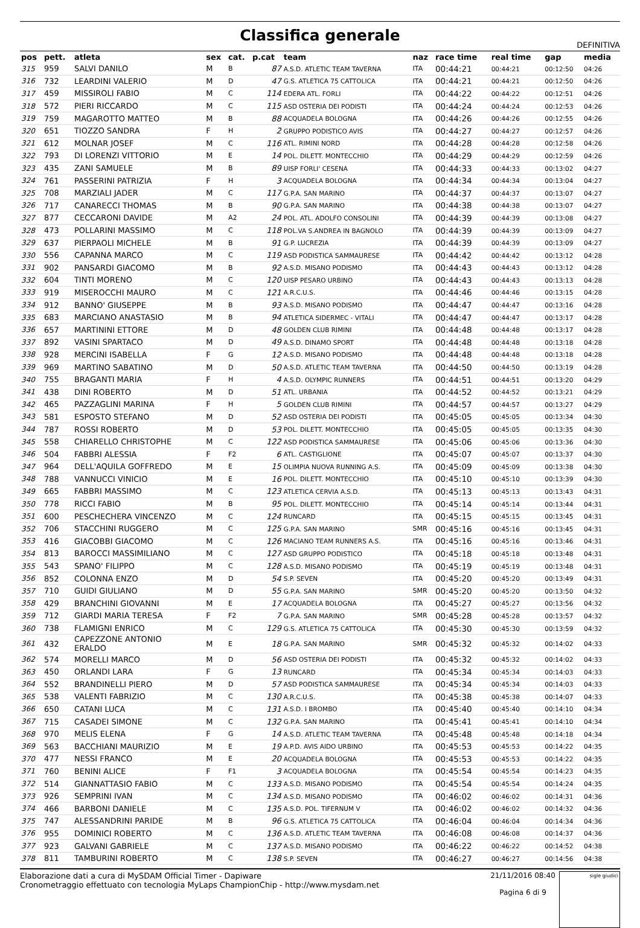Classifica generale
DEFINITIVA
| pos | pett. | atleta | sex | cat. | p.cat | team | naz | race time | real time | gap | media |
| --- | --- | --- | --- | --- | --- | --- | --- | --- | --- | --- | --- |
| 315 | 959 | SALVI DANILO | M | B | 87 | A.S.D. ATLETIC TEAM TAVERNA | ITA | 00:44:21 | 00:44:21 | 00:12:50 | 04:26 |
| 316 | 732 | LEARDINI VALERIO | M | D | 47 | G.S. ATLETICA 75 CATTOLICA | ITA | 00:44:21 | 00:44:21 | 00:12:50 | 04:26 |
| 317 | 459 | MISSIROLI FABIO | M | C | 114 | EDERA ATL. FORLI | ITA | 00:44:22 | 00:44:22 | 00:12:51 | 04:26 |
| 318 | 572 | PIERI RICCARDO | M | C | 115 | ASD OSTERIA DEI PODISTI | ITA | 00:44:24 | 00:44:24 | 00:12:53 | 04:26 |
| 319 | 759 | MAGAROTTO MATTEO | M | B | 88 | ACQUADELA BOLOGNA | ITA | 00:44:26 | 00:44:26 | 00:12:55 | 04:26 |
| 320 | 651 | TIOZZO SANDRA | F | H | 2 | GRUPPO PODISTICO AVIS | ITA | 00:44:27 | 00:44:27 | 00:12:57 | 04:26 |
| 321 | 612 | MOLNAR JOSEF | M | C | 116 | ATL. RIMINI NORD | ITA | 00:44:28 | 00:44:28 | 00:12:58 | 04:26 |
| 322 | 793 | DI LORENZI VITTORIO | M | E | 14 | POL. DILETT. MONTECCHIO | ITA | 00:44:29 | 00:44:29 | 00:12:59 | 04:26 |
| 323 | 435 | ZANI SAMUELE | M | B | 89 | UISP FORLI' CESENA | ITA | 00:44:33 | 00:44:33 | 00:13:02 | 04:27 |
| 324 | 761 | PASSERINI PATRIZIA | F | H | 3 | ACQUADELA BOLOGNA | ITA | 00:44:34 | 00:44:34 | 00:13:04 | 04:27 |
| 325 | 708 | MARZIALI JADER | M | C | 117 | G.P.A. SAN MARINO | ITA | 00:44:37 | 00:44:37 | 00:13:07 | 04:27 |
| 326 | 717 | CANARECCI THOMAS | M | B | 90 | G.P.A. SAN MARINO | ITA | 00:44:38 | 00:44:38 | 00:13:07 | 04:27 |
| 327 | 877 | CECCARONI DAVIDE | M | A2 | 24 | POL. ATL. ADOLFO CONSOLINI | ITA | 00:44:39 | 00:44:39 | 00:13:08 | 04:27 |
| 328 | 473 | POLLARINI MASSIMO | M | C | 118 | POL.VA S.ANDREA IN BAGNOLO | ITA | 00:44:39 | 00:44:39 | 00:13:09 | 04:27 |
| 329 | 637 | PIERPAOLI MICHELE | M | B | 91 | G.P. LUCREZIA | ITA | 00:44:39 | 00:44:39 | 00:13:09 | 04:27 |
| 330 | 556 | CAPANNA MARCO | M | C | 119 | ASD PODISTICA SAMMAURESE | ITA | 00:44:42 | 00:44:42 | 00:13:12 | 04:28 |
| 331 | 902 | PANSARDI GIACOMO | M | B | 92 | A.S.D. MISANO PODISMO | ITA | 00:44:43 | 00:44:43 | 00:13:12 | 04:28 |
| 332 | 604 | TINTI MORENO | M | C | 120 | UISP PESARO URBINO | ITA | 00:44:43 | 00:44:43 | 00:13:13 | 04:28 |
| 333 | 919 | MISEROCCHI MAURO | M | C | 121 | A.R.C.U.S. | ITA | 00:44:46 | 00:44:46 | 00:13:15 | 04:28 |
| 334 | 912 | BANNO' GIUSEPPE | M | B | 93 | A.S.D. MISANO PODISMO | ITA | 00:44:47 | 00:44:47 | 00:13:16 | 04:28 |
| 335 | 683 | MARCIANO ANASTASIO | M | B | 94 | ATLETICA SIDERMEC - VITALI | ITA | 00:44:47 | 00:44:47 | 00:13:17 | 04:28 |
| 336 | 657 | MARTININI ETTORE | M | D | 48 | GOLDEN CLUB RIMINI | ITA | 00:44:48 | 00:44:48 | 00:13:17 | 04:28 |
| 337 | 892 | VASINI SPARTACO | M | D | 49 | A.S.D. DINAMO SPORT | ITA | 00:44:48 | 00:44:48 | 00:13:18 | 04:28 |
| 338 | 928 | MERCINI ISABELLA | F | G | 12 | A.S.D. MISANO PODISMO | ITA | 00:44:48 | 00:44:48 | 00:13:18 | 04:28 |
| 339 | 969 | MARTINO SABATINO | M | D | 50 | A.S.D. ATLETIC TEAM TAVERNA | ITA | 00:44:50 | 00:44:50 | 00:13:19 | 04:28 |
| 340 | 755 | BRAGANTI MARIA | F | H | 4 | A.S.D. OLYMPIC RUNNERS | ITA | 00:44:51 | 00:44:51 | 00:13:20 | 04:29 |
| 341 | 438 | DINI ROBERTO | M | D | 51 | ATL. URBANIA | ITA | 00:44:52 | 00:44:52 | 00:13:21 | 04:29 |
| 342 | 465 | PAZZAGLINI MARINA | F | H | 5 | GOLDEN CLUB RIMINI | ITA | 00:44:57 | 00:44:57 | 00:13:27 | 04:29 |
| 343 | 581 | ESPOSTO STEFANO | M | D | 52 | ASD OSTERIA DEI PODISTI | ITA | 00:45:05 | 00:45:05 | 00:13:34 | 04:30 |
| 344 | 787 | ROSSI ROBERTO | M | D | 53 | POL. DILETT. MONTECCHIO | ITA | 00:45:05 | 00:45:05 | 00:13:35 | 04:30 |
| 345 | 558 | CHIARELLO CHRISTOPHE | M | C | 122 | ASD PODISTICA SAMMAURESE | ITA | 00:45:06 | 00:45:06 | 00:13:36 | 04:30 |
| 346 | 504 | FABBRI ALESSIA | F | F2 | 6 | ATL. CASTIGLIONE | ITA | 00:45:07 | 00:45:07 | 00:13:37 | 04:30 |
| 347 | 964 | DELL'AQUILA GOFFREDO | M | E | 15 | OLIMPIA NUOVA RUNNING A.S. | ITA | 00:45:09 | 00:45:09 | 00:13:38 | 04:30 |
| 348 | 788 | VANNUCCI VINICIO | M | E | 16 | POL. DILETT. MONTECCHIO | ITA | 00:45:10 | 00:45:10 | 00:13:39 | 04:30 |
| 349 | 665 | FABBRI MASSIMO | M | C | 123 | ATLETICA CERVIA A.S.D. | ITA | 00:45:13 | 00:45:13 | 00:13:43 | 04:31 |
| 350 | 778 | RICCI FABIO | M | B | 95 | POL. DILETT. MONTECCHIO | ITA | 00:45:14 | 00:45:14 | 00:13:44 | 04:31 |
| 351 | 600 | PESCHECHERA VINCENZO | M | C | 124 | RUNCARD | ITA | 00:45:15 | 00:45:15 | 00:13:45 | 04:31 |
| 352 | 706 | STACCHINI RUGGERO | M | C | 125 | G.P.A. SAN MARINO | SMR | 00:45:16 | 00:45:16 | 00:13:45 | 04:31 |
| 353 | 416 | GIACOBBI GIACOMO | M | C | 126 | MACIANO TEAM RUNNERS A.S. | ITA | 00:45:16 | 00:45:16 | 00:13:46 | 04:31 |
| 354 | 813 | BAROCCI MASSIMILIANO | M | C | 127 | ASD GRUPPO PODISTICO | ITA | 00:45:18 | 00:45:18 | 00:13:48 | 04:31 |
| 355 | 543 | SPANO' FILIPPO | M | C | 128 | A.S.D. MISANO PODISMO | ITA | 00:45:19 | 00:45:19 | 00:13:48 | 04:31 |
| 356 | 852 | COLONNA ENZO | M | D | 54 | S.P. SEVEN | ITA | 00:45:20 | 00:45:20 | 00:13:49 | 04:31 |
| 357 | 710 | GUIDI GIULIANO | M | D | 55 | G.P.A. SAN MARINO | SMR | 00:45:20 | 00:45:20 | 00:13:50 | 04:32 |
| 358 | 429 | BRANCHINI GIOVANNI | M | E | 17 | ACQUADELA BOLOGNA | ITA | 00:45:27 | 00:45:27 | 00:13:56 | 04:32 |
| 359 | 712 | GIARDI MARIA TERESA | F | F2 | 7 | G.P.A. SAN MARINO | SMR | 00:45:28 | 00:45:28 | 00:13:57 | 04:32 |
| 360 | 738 | FLAMIGNI ENRICO | M | C | 129 | G.S. ATLETICA 75 CATTOLICA | ITA | 00:45:30 | 00:45:30 | 00:13:59 | 04:32 |
| 361 | 432 | CAPEZZONE ANTONIO ERALDO | M | E | 18 | G.P.A. SAN MARINO | SMR | 00:45:32 | 00:45:32 | 00:14:02 | 04:33 |
| 362 | 574 | MORELLI MARCO | M | D | 56 | ASD OSTERIA DEI PODISTI | ITA | 00:45:32 | 00:45:32 | 00:14:02 | 04:33 |
| 363 | 450 | ORLANDI LARA | F | G | 13 | RUNCARD | ITA | 00:45:34 | 00:45:34 | 00:14:03 | 04:33 |
| 364 | 552 | BRANDINELLI PIERO | M | D | 57 | ASD PODISTICA SAMMAURESE | ITA | 00:45:34 | 00:45:34 | 00:14:03 | 04:33 |
| 365 | 538 | VALENTI FABRIZIO | M | C | 130 | A.R.C.U.S. | ITA | 00:45:38 | 00:45:38 | 00:14:07 | 04:33 |
| 366 | 650 | CATANI LUCA | M | C | 131 | A.S.D. I BROMBO | ITA | 00:45:40 | 00:45:40 | 00:14:10 | 04:34 |
| 367 | 715 | CASADEI SIMONE | M | C | 132 | G.P.A. SAN MARINO | ITA | 00:45:41 | 00:45:41 | 00:14:10 | 04:34 |
| 368 | 970 | MELIS ELENA | F | G | 14 | A.S.D. ATLETIC TEAM TAVERNA | ITA | 00:45:48 | 00:45:48 | 00:14:18 | 04:34 |
| 369 | 563 | BACCHIANI MAURIZIO | M | E | 19 | A.P.D. AVIS AIDO URBINO | ITA | 00:45:53 | 00:45:53 | 00:14:22 | 04:35 |
| 370 | 477 | NESSI FRANCO | M | E | 20 | ACQUADELA BOLOGNA | ITA | 00:45:53 | 00:45:53 | 00:14:22 | 04:35 |
| 371 | 760 | BENINI ALICE | F | F1 | 3 | ACQUADELA BOLOGNA | ITA | 00:45:54 | 00:45:54 | 00:14:23 | 04:35 |
| 372 | 514 | GIANNATTASIO FABIO | M | C | 133 | A.S.D. MISANO PODISMO | ITA | 00:45:54 | 00:45:54 | 00:14:24 | 04:35 |
| 373 | 926 | SEMPRINI IVAN | M | C | 134 | A.S.D. MISANO PODISMO | ITA | 00:46:02 | 00:46:02 | 00:14:31 | 04:36 |
| 374 | 466 | BARBONI DANIELE | M | C | 135 | A.S.D. POL. TIFERNUM V | ITA | 00:46:02 | 00:46:02 | 00:14:32 | 04:36 |
| 375 | 747 | ALESSANDRINI PARIDE | M | B | 96 | G.S. ATLETICA 75 CATTOLICA | ITA | 00:46:04 | 00:46:04 | 00:14:34 | 04:36 |
| 376 | 955 | DOMINICI ROBERTO | M | C | 136 | A.S.D. ATLETIC TEAM TAVERNA | ITA | 00:46:08 | 00:46:08 | 00:14:37 | 04:36 |
| 377 | 923 | GALVANI GABRIELE | M | C | 137 | A.S.D. MISANO PODISMO | ITA | 00:46:22 | 00:46:22 | 00:14:52 | 04:38 |
| 378 | 811 | TAMBURINI ROBERTO | M | C | 138 | S.P. SEVEN | ITA | 00:46:27 | 00:46:27 | 00:14:56 | 04:38 |
Elaborazione dati a cura di MySDAM Official Timer - Dapiware
Cronometraggio effettuato con tecnologia MyLaps ChampionChip - http://www.mysdam.net
21/11/2016 08:40
Pagina 6 di 9
sigle giudici